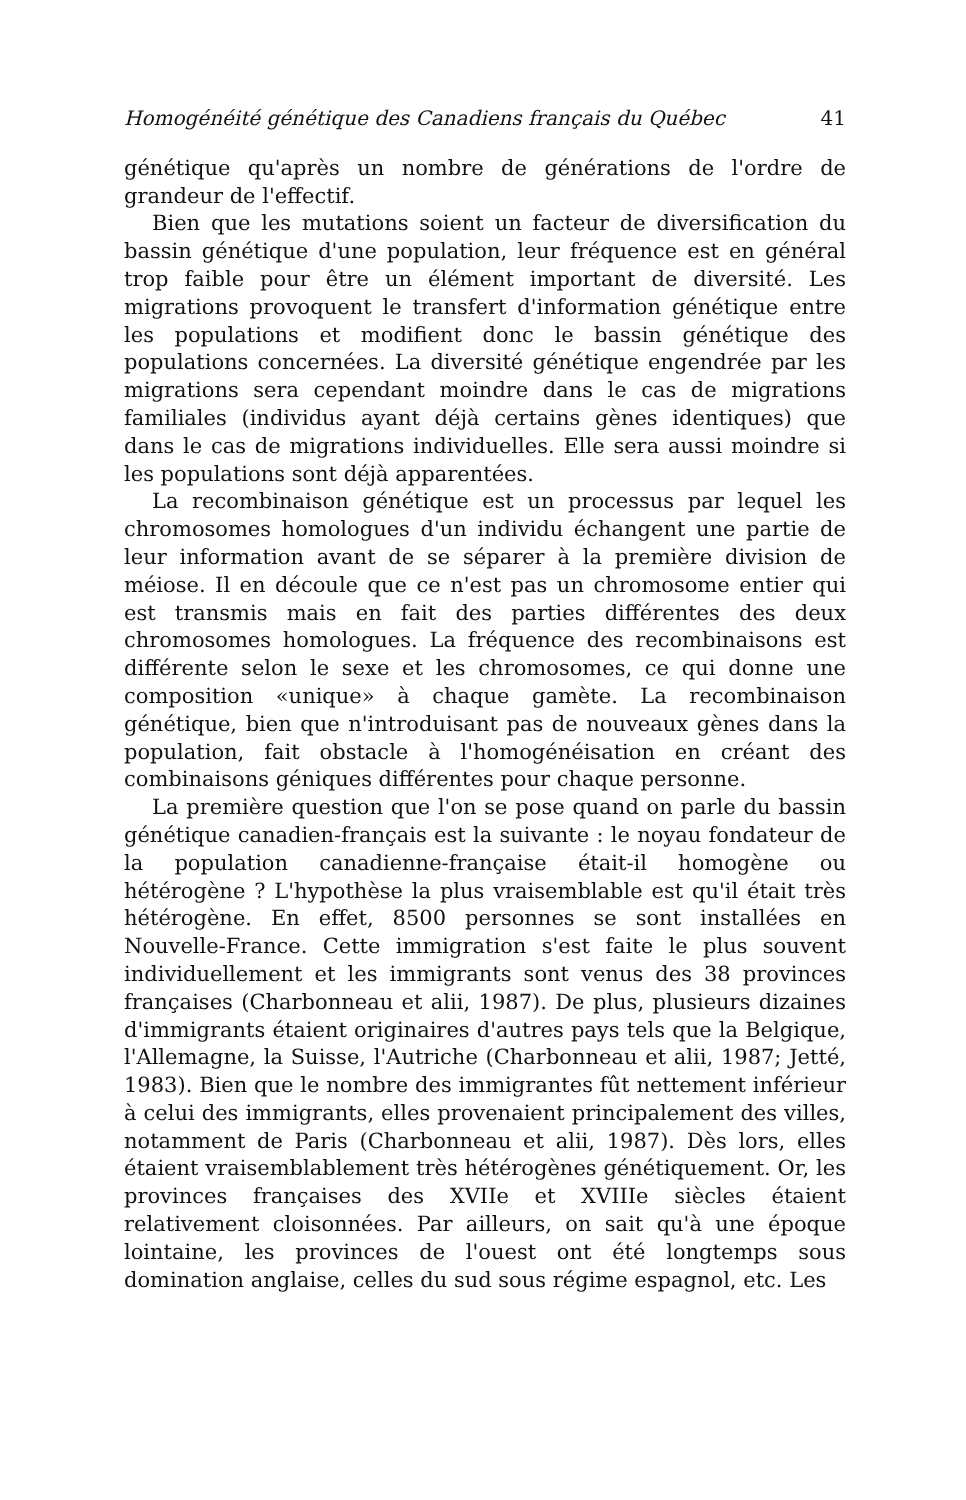Homogénéité génétique des Canadiens français du Québec 41
génétique qu'après un nombre de générations de l'ordre de grandeur de l'effectif.
Bien que les mutations soient un facteur de diversification du bassin génétique d'une population, leur fréquence est en général trop faible pour être un élément important de diversité. Les migrations provoquent le transfert d'information génétique entre les populations et modifient donc le bassin génétique des populations concernées. La diversité génétique engendrée par les migrations sera cependant moindre dans le cas de migrations familiales (individus ayant déjà certains gènes identiques) que dans le cas de migrations individuelles. Elle sera aussi moindre si les populations sont déjà apparentées.
La recombinaison génétique est un processus par lequel les chromosomes homologues d'un individu échangent une partie de leur information avant de se séparer à la première division de méiose. Il en découle que ce n'est pas un chromosome entier qui est transmis mais en fait des parties différentes des deux chromosomes homologues. La fréquence des recombinaisons est différente selon le sexe et les chromosomes, ce qui donne une composition «unique» à chaque gamète. La recombinaison génétique, bien que n'introduisant pas de nouveaux gènes dans la population, fait obstacle à l'homogénéisation en créant des combinaisons géniques différentes pour chaque personne.
La première question que l'on se pose quand on parle du bassin génétique canadien-français est la suivante : le noyau fondateur de la population canadienne-française était-il homogène ou hétérogène ? L'hypothèse la plus vraisemblable est qu'il était très hétérogène. En effet, 8500 personnes se sont installées en Nouvelle-France. Cette immigration s'est faite le plus souvent individuellement et les immigrants sont venus des 38 provinces françaises (Charbonneau et alii, 1987). De plus, plusieurs dizaines d'immigrants étaient originaires d'autres pays tels que la Belgique, l'Allemagne, la Suisse, l'Autriche (Charbonneau et alii, 1987; Jetté, 1983). Bien que le nombre des immigrantes fût nettement inférieur à celui des immigrants, elles provenaient principalement des villes, notamment de Paris (Charbonneau et alii, 1987). Dès lors, elles étaient vraisemblablement très hétérogènes génétiquement. Or, les provinces françaises des XVIIe et XVIIIe siècles étaient relativement cloisonnées. Par ailleurs, on sait qu'à une époque lointaine, les provinces de l'ouest ont été longtemps sous domination anglaise, celles du sud sous régime espagnol, etc. Les